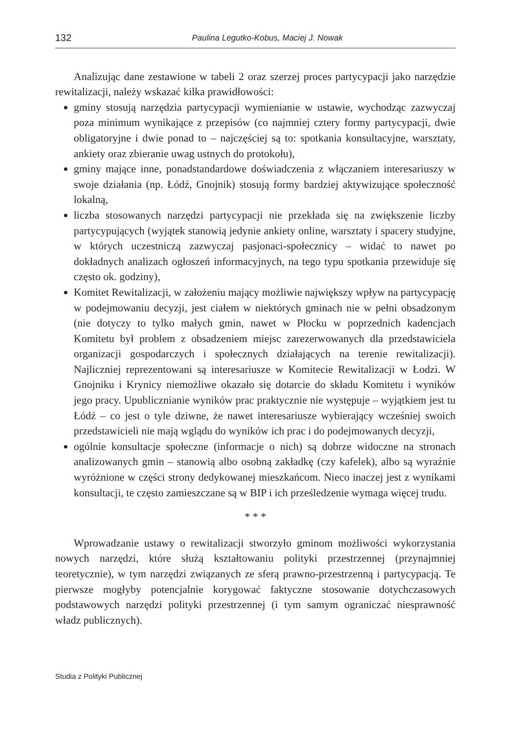132 Paulina Legutko-Kobus, Maciej J. Nowak
Analizując dane zestawione w tabeli 2 oraz szerzej proces partycypacji jako narzędzie rewitalizacji, należy wskazać kilka prawidłowości:
gminy stosują narzędzia partycypacji wymienianie w ustawie, wychodząc zazwyczaj poza minimum wynikające z przepisów (co najmniej cztery formy partycypacji, dwie obligatoryjne i dwie ponad to – najczęściej są to: spotkania konsultacyjne, warsztaty, ankiety oraz zbieranie uwag ustnych do protokołu),
gminy mające inne, ponadstandardowe doświadczenia z włączaniem interesariuszy w swoje działania (np. Łódź, Gnojnik) stosują formy bardziej aktywizujące społeczność lokalną,
liczba stosowanych narzędzi partycypacji nie przekłada się na zwiększenie liczby partycypujących (wyjątek stanowią jedynie ankiety online, warsztaty i spacery studyjne, w których uczestniczą zazwyczaj pasjonaci-społecznicy – widać to nawet po dokładnych analizach ogłoszeń informacyjnych, na tego typu spotkania przewiduje się często ok. godziny),
Komitet Rewitalizacji, w założeniu mający możliwie największy wpływ na partycypację w podejmowaniu decyzji, jest ciałem w niektórych gminach nie w pełni obsadzonym (nie dotyczy to tylko małych gmin, nawet w Płocku w poprzednich kadencjach Komitetu był problem z obsadzeniem miejsc zarezerwowanych dla przedstawiciela organizacji gospodarczych i społecznych działających na terenie rewitalizacji). Najliczniej reprezentowani są interesariusze w Komitecie Rewitalizacji w Łodzi. W Gnojniku i Krynicy niemożliwe okazało się dotarcie do składu Komitetu i wyników jego pracy. Upublicznianie wyników prac praktycznie nie występuje – wyjątkiem jest tu Łódź – co jest o tyle dziwne, że nawet interesariusze wybierający wcześniej swoich przedstawicieli nie mają wglądu do wyników ich prac i do podejmowanych decyzji,
ogólnie konsultacje społeczne (informacje o nich) są dobrze widoczne na stronach analizowanych gmin – stanowią albo osobną zakładkę (czy kafelek), albo są wyraźnie wyróżnione w części strony dedykowanej mieszkańcom. Nieco inaczej jest z wynikami konsultacji, te często zamieszczane są w BIP i ich prześledzenie wymaga więcej trudu.
* * *
Wprowadzanie ustawy o rewitalizacji stworzyło gminom możliwości wykorzystania nowych narzędzi, które służą kształtowaniu polityki przestrzennej (przynajmniej teoretycznie), w tym narzędzi związanych ze sferą prawno-przestrzenną i partycypacją. Te pierwsze mogłyby potencjalnie korygować faktyczne stosowanie dotychczasowych podstawowych narzędzi polityki przestrzennej (i tym samym ograniczać niesprawność władz publicznych).
Studia z Polityki Publicznej